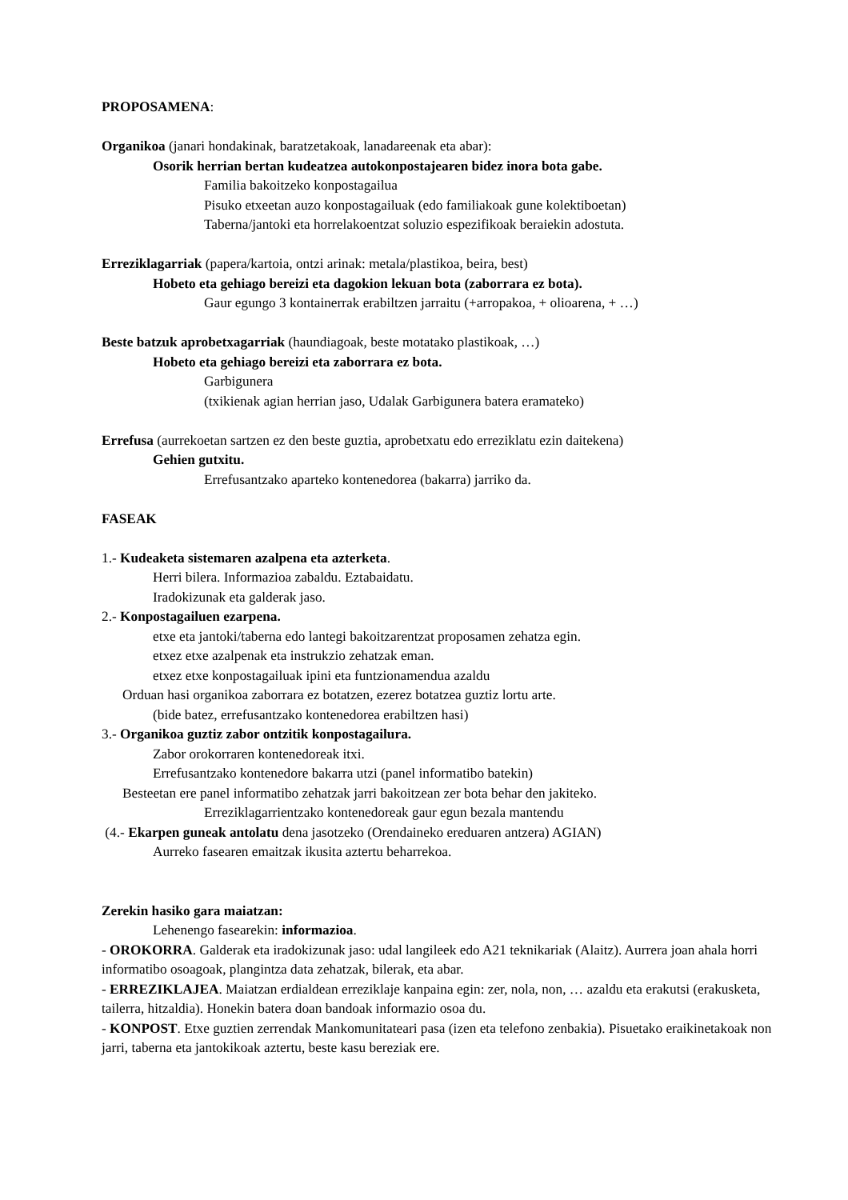PROPOSAMENA:
Organikoa (janari hondakinak, baratzetakoak, lanadareenak eta abar):
Osorik herrian bertan kudeatzea autokonpostajearen bidez inora bota gabe.
Familia bakoitzeko konpostagailua
Pisuko etxeetan auzo konpostagailuak (edo familiakoak gune kolektiboetan)
Taberna/jantoki eta horrelakoentzat soluzio espezifikoak beraiekin adostuta.
Erreziklagarriak (papera/kartoia, ontzi arinak: metala/plastikoa, beira, best)
Hobeto eta gehiago bereizi eta dagokion lekuan bota (zaborrara ez bota).
Gaur egungo 3 kontainerrak erabiltzen jarraitu (+arropakoa, + olioarena, + …)
Beste batzuk aprobetxagarriak (haundiagoak, beste motatako plastikoak, …)
Hobeto eta gehiago bereizi eta zaborrara ez bota.
Garbigunera
(txikienak agian herrian jaso, Udalak Garbigunera batera eramateko)
Errefusa (aurrekoetan sartzen ez den beste guztia, aprobetxatu edo erreziklatu ezin daitekena)
Gehien gutxitu.
Errefusantzako aparteko kontenedorea (bakarra) jarriko da.
FASEAK
1.- Kudeaketa sistemaren azalpena eta azterketa.
Herri bilera. Informazioa zabaldu. Eztabaidatu.
Iradokizunak eta galderak jaso.
2.- Konpostagailuen ezarpena.
etxe eta jantoki/taberna edo lantegi bakoitzarentzat proposamen zehatza egin.
etxez etxe azalpenak eta instrukzio zehatzak eman.
etxez etxe konpostagailuak ipini eta funtzionamendua azaldu
Orduan hasi organikoa zaborrara ez botatzen, ezerez botatzea guztiz lortu arte.
(bide batez, errefusantzako kontenedorea erabiltzen hasi)
3.- Organikoa guztiz zabor ontzitik konpostagailura.
Zabor orokorraren kontenedoreak itxi.
Errefusantzako kontenedore bakarra utzi (panel informatibo batekin)
Besteetan ere panel informatibo zehatzak jarri bakoitzean zer bota behar den jakiteko.
Erreziklagarrientzako kontenedoreak gaur egun bezala mantendu
(4.- Ekarpen guneak antolatu dena jasotzeko (Orendaineko ereduaren antzera) AGIAN)
Aurreko fasearen emaitzak ikusita aztertu beharrekoa.
Zerekin hasiko gara maiatzan:
Lehenengo fasearekin: informazioa.
- OROKORRA. Galderak eta iradokizunak jaso: udal langileek edo A21 teknikariak (Alaitz). Aurrera joan ahala horri informatibo osoagoak, plangintza data zehatzak, bilerak, eta abar.
- ERREZIKLAJEA. Maiatzan erdialdean erreziklaje kanpaina egin: zer, nola, non, … azaldu eta erakutsi (erakusketa, tailerra, hitzaldia). Honekin batera doan bandoak informazio osoa du.
- KONPOST. Etxe guztien zerrendak Mankomunitateari pasa (izen eta telefono zenbakia). Pisuetako eraikinetakoak non jarri, taberna eta jantokikoak aztertu, beste kasu bereziak ere.